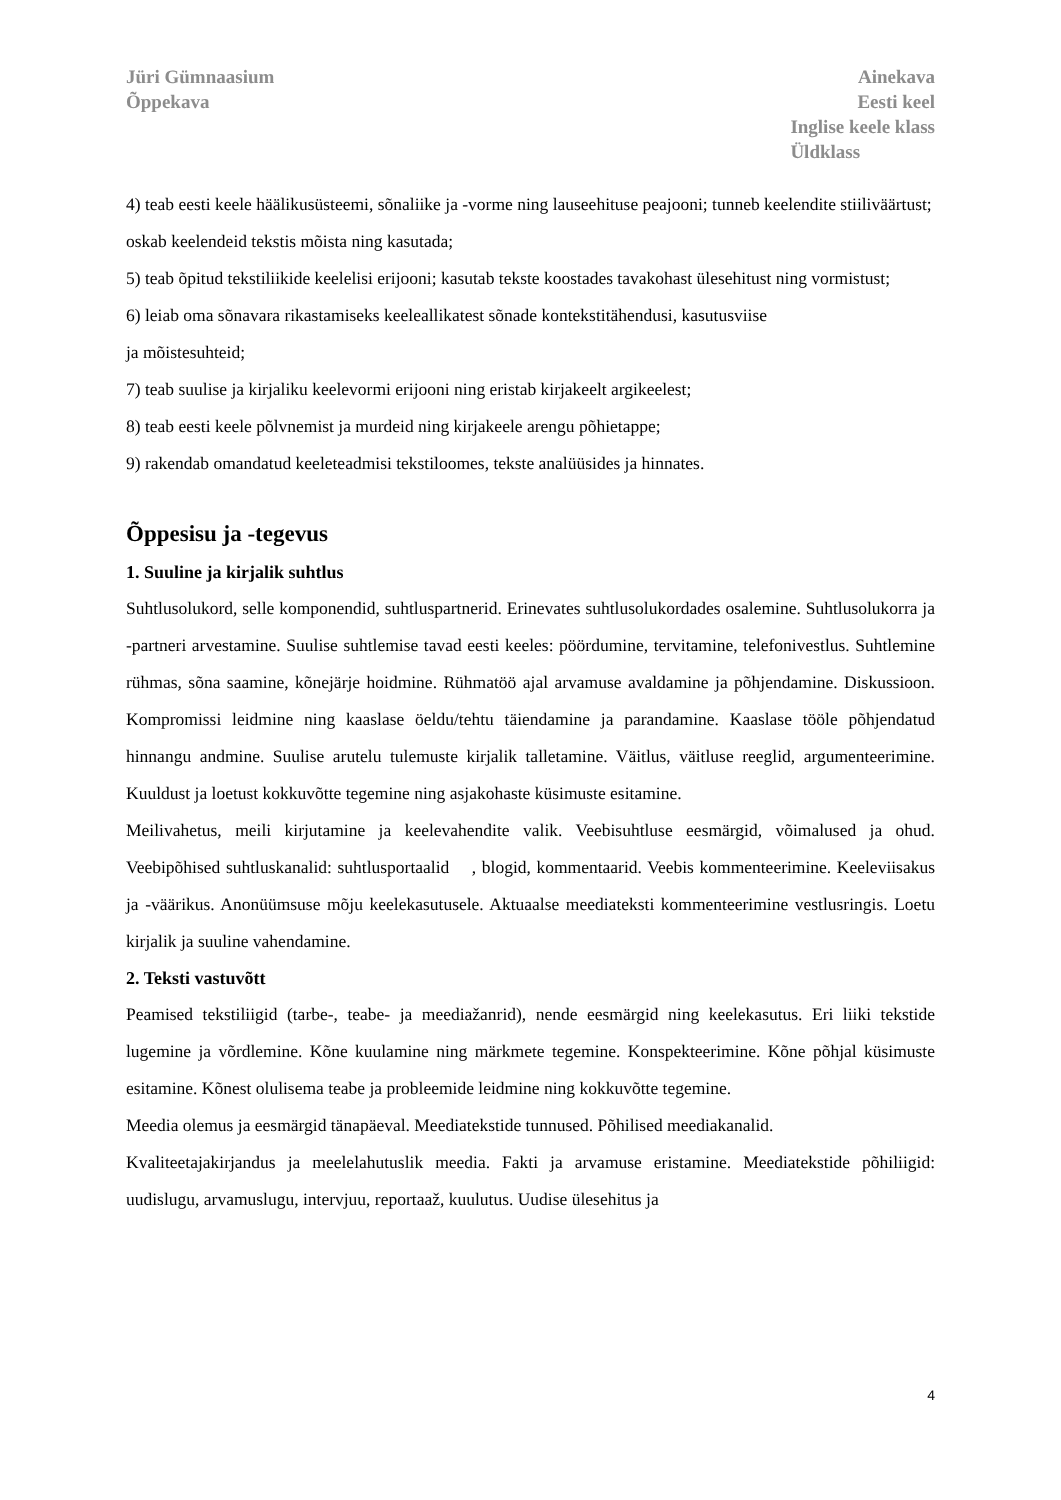Jüri Gümnaasium
Õppekava
Ainekava
Eesti keel
Inglise keele klass
Üldklass
4) teab eesti keele häälikusüsteemi, sõnaliike ja -vorme ning lauseehituse peajooni; tunneb keelendite stiiliväärtust; oskab keelendeid tekstis mõista ning kasutada;
5) teab õpitud tekstiliikide keelelisi erijooni; kasutab tekste koostades tavakohast ülesehitust ning vormistust;
6) leiab oma sõnavara rikastamiseks keeleallikatest sõnade kontekstitähendusi, kasutusviise
ja mõistesuhteid;
7) teab suulise ja kirjaliku keelevormi erijooni ning eristab kirjakeelt argikeelest;
8) teab eesti keele põlvnemist ja murdeid ning kirjakeele arengu põhietappe;
9) rakendab omandatud keeleteadmisi tekstiloomes, tekste analüüsides ja hinnates.
Õppesisu ja -tegevus
1. Suuline ja kirjalik suhtlus
Suhtlusolukord, selle komponendid, suhtluspartnerid. Erinevates suhtlusolukordades osalemine. Suhtlusolukorra ja -partneri arvestamine. Suulise suhtlemise tavad eesti keeles: pöördumine, tervitamine, telefonivestlus. Suhtlemine rühmas, sõna saamine, kõnejärje hoidmine. Rühmatöö ajal arvamuse avaldamine ja põhjendamine. Diskussioon. Kompromissi leidmine ning kaaslase öeldu/tehtu täiendamine ja parandamine. Kaaslase tööle põhjendatud hinnangu andmine. Suulise arutelu tulemuste kirjalik talletamine. Väitlus, väitluse reeglid, argumenteerimine. Kuuldust ja loetust kokkuvõtte tegemine ning asjakohaste küsimuste esitamine.
Meilivahetus, meili kirjutamine ja keelevahendite valik. Veebisuhtluse eesmärgid, võimalused ja ohud. Veebipõhised suhtluskanalid: suhtlusportaalid , blogid, kommentaarid. Veebis kommenteerimine. Keeleviisakus ja -väärikus. Anonüümsuse mõju keelekasutusele. Aktuaalse meediateksti kommenteerimine vestlusringis. Loetu kirjalik ja suuline vahendamine.
2. Teksti vastuvõtt
Peamised tekstiliigid (tarbe-, teabe- ja meediažanrid), nende eesmärgid ning keelekasutus. Eri liiki tekstide lugemine ja võrdlemine. Kõne kuulamine ning märkmete tegemine. Konspekteerimine. Kõne põhjal küsimuste esitamine. Kõnest olulisema teabe ja probleemide leidmine ning kokkuvõtte tegemine.
Meedia olemus ja eesmärgid tänapäeval. Meediatekstide tunnused. Põhilised meediakanalid.
Kvaliteetajakirjandus ja meelelahutuslik meedia. Fakti ja arvamuse eristamine. Meediatekstide põhiliigid: uudislugu, arvamuslugu, intervjuu, reportaaž, kuulutus. Uudise ülesehitus ja
4